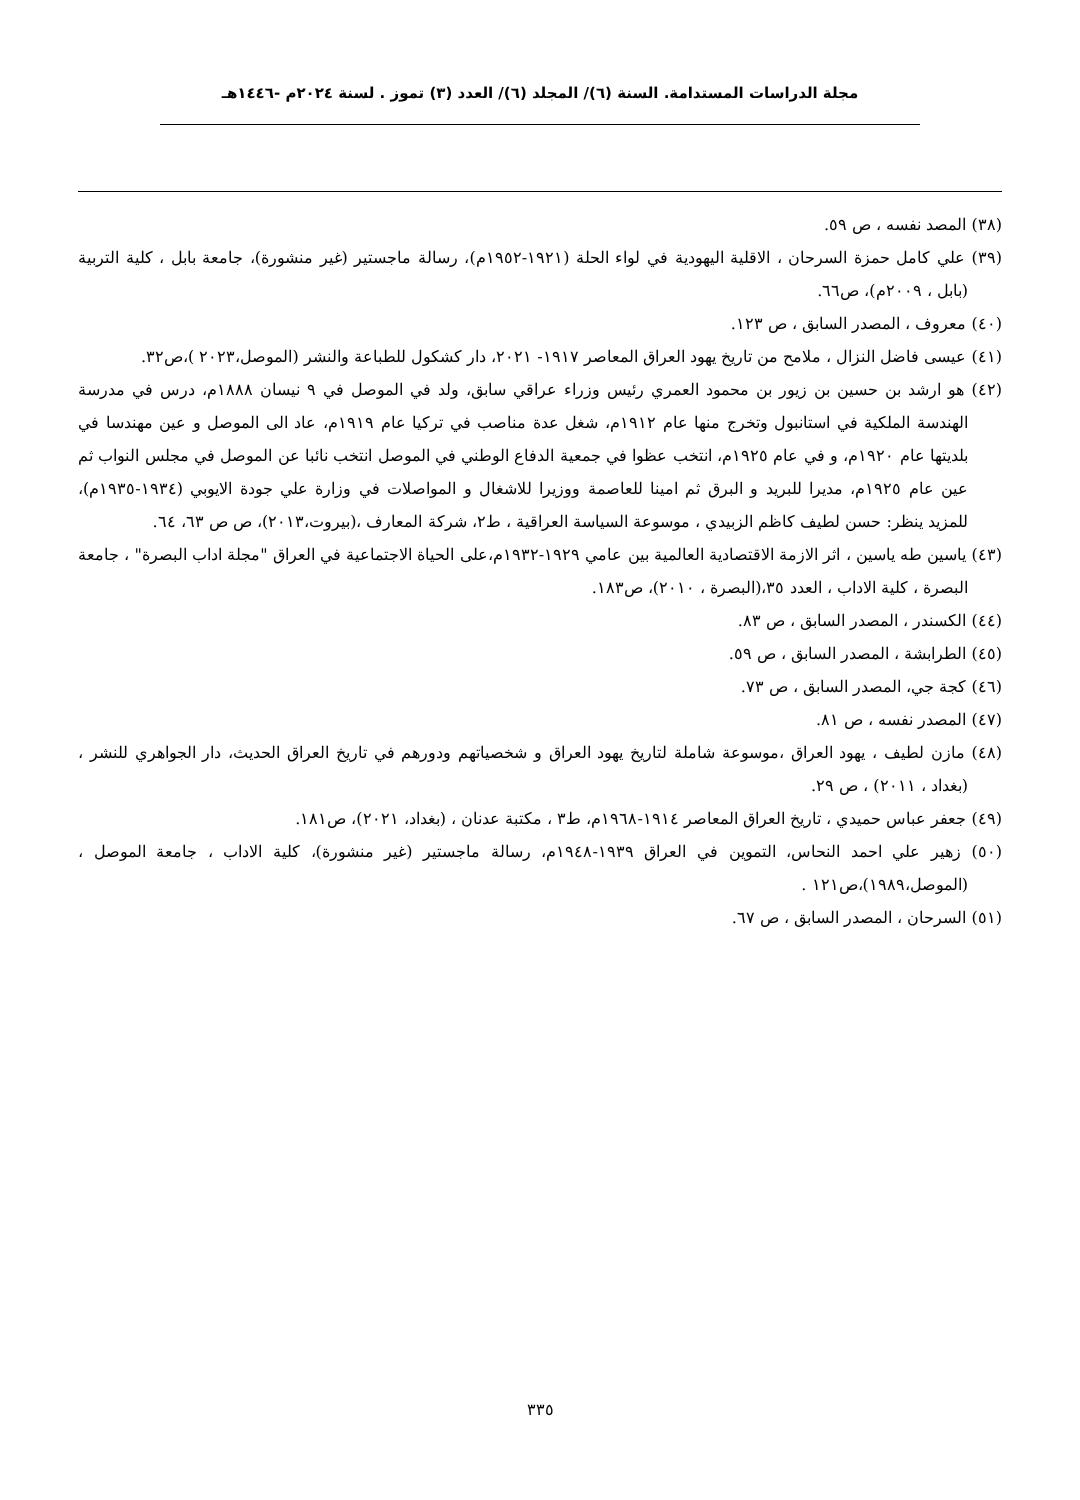مجلة الدراسات المستدامة. السنة (٦)/ المجلد (٦)/ العدد (٣) تموز . لسنة ٢٠٢٤م -١٤٤٦هـ
(٣٨) المصد نفسه ، ص ٥٩.
(٣٩) علي كامل حمزة السرحان ، الاقلية اليهودية في لواء الحلة (١٩٢١-١٩٥٢م)، رسالة ماجستير (غير منشورة)، جامعة بابل ، كلية التربية (بابل ، ٢٠٠٩م)، ص٦٦.
(٤٠) معروف ، المصدر السابق ، ص ١٢٣.
(٤١) عيسى فاضل النزال ، ملامح من تاريخ يهود العراق المعاصر ١٩١٧- ٢٠٢١، دار كشكول للطباعة والنشر (الموصل،٢٠٢٣ )،ص٣٢.
(٤٢) هو ارشد بن حسين بن زيور بن محمود العمري رئيس وزراء عراقي سابق، ولد في الموصل في ٩ نيسان ١٨٨٨م، درس في مدرسة الهندسة الملكية في استانبول وتخرج منها عام ١٩١٢م، شغل عدة مناصب في تركيا عام ١٩١٩م، عاد الى الموصل و عين مهندسا في بلديتها عام ١٩٢٠م، و في عام ١٩٢٥م، انتخب عظوا في جمعية الدفاع الوطني في الموصل انتخب نائبا عن الموصل في مجلس النواب ثم عين عام ١٩٢٥م، مديرا للبريد و البرق ثم امينا للعاصمة ووزيرا للاشغال و المواصلات في وزارة علي جودة الايوبي (١٩٣٤-١٩٣٥م)، للمزيد ينظر: حسن لطيف كاظم الزبيدي ، موسوعة السياسة العراقية ، ط٢، شركة المعارف ،(بيروت،٢٠١٣)، ص ص ٦٣، ٦٤.
(٤٣) ياسين طه ياسين ، اثر الازمة الاقتصادية العالمية بين عامي ١٩٢٩-١٩٣٢م،على الحياة الاجتماعية في العراق "مجلة اداب البصرة" ، جامعة البصرة ، كلية الاداب ، العدد ٣٥،(البصرة ، ٢٠١٠)، ص١٨٣.
(٤٤) الكسندر ، المصدر السابق ، ص ٨٣.
(٤٥) الطرابشة ، المصدر السابق ، ص ٥٩.
(٤٦) كجة جي، المصدر السابق ، ص ٧٣.
(٤٧) المصدر نفسه ، ص ٨١.
(٤٨) مازن لطيف ، يهود العراق ،موسوعة شاملة لتاريخ يهود العراق و شخصياتهم ودورهم في تاريخ العراق الحديث، دار الجواهري للنشر ، (بغداد ، ٢٠١١) ، ص ٢٩.
(٤٩) جعفر عباس حميدي ، تاريخ العراق المعاصر ١٩١٤-١٩٦٨م، ط٣ ، مكتبة عدنان ، (بغداد، ٢٠٢١)، ص١٨١.
(٥٠) زهير علي احمد النحاس، التموين في العراق ١٩٣٩-١٩٤٨م، رسالة ماجستير (غير منشورة)، كلية الاداب ، جامعة الموصل ،(الموصل،١٩٨٩)،ص١٢١ .
(٥١) السرحان ، المصدر السابق ، ص ٦٧.
٣٣٥